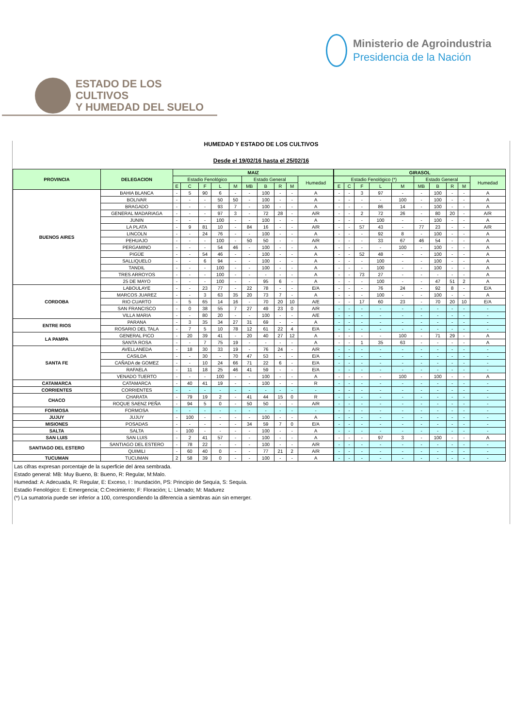Ministerio de Agroindustria
Presidencia de la Nación
ESTADO DE LOS CULTIVOS
Y HUMEDAD DEL SUELO
HUMEDAD Y ESTADO DE LOS CULTIVOS
Desde el 19/02/16 hasta el 25/02/16
| PROVINCIA | DELEGACION | MAIZ | | | | | | | | | | GIRASOL | | | | | | | | | |
| --- | --- | --- | --- | --- | --- | --- | --- | --- | --- | --- | --- | --- | --- | --- | --- | --- | --- | --- | --- | --- | --- |
| | | Estadio Fenológico | | | | | Estado General | | | | Humedad | Estadio Fenológico (*) | | | | | Estado General | | | | Humedad |
| | | E | C | F | L | M | MB | B | R | M | | E | C | F | L | M | MB | B | R | M | |
| BUENOS AIRES | BAHIA BLANCA | - | 5 | 90 | 6 | - | - | 100 | - | - | A | - | - | 3 | 97 | - | - | 100 | - | - | A |
| | BOLIVAR | - | - | - | 50 | 50 | - | 100 | - | - | A | - | - | - | - | 100 | - | 100 | - | - | A |
| | BRAGADO | - | - | - | 93 | 7 | - | 100 | - | - | A | - | - | - | 86 | 14 | - | 100 | - | - | A |
| | GENERAL MADARIAGA | - | - | - | 97 | 3 | - | 72 | 28 | - | A/R | - | - | 2 | 72 | 26 | - | 80 | 20 | - | A/R |
| | JUNIN | - | - | - | 100 | - | - | 100 | - | - | A | - | - | - | 100 | - | - | 100 | - | - | A |
| | LA PLATA | - | 9 | 81 | 10 | - | 84 | 16 | - | - | A/R | - | - | 57 | 43 | - | 77 | 23 | - | - | A/R |
| | LINCOLN | - | - | 24 | 76 | - | - | 100 | - | - | A | - | - | - | 92 | 8 | - | 100 | - | - | A |
| | PEHUAJO | - | - | - | 100 | - | 50 | 50 | - | - | A/R | - | - | - | 33 | 67 | 46 | 54 | - | - | A |
| | PERGAMINO | - | - | - | 54 | 46 | - | 100 | - | - | A | - | - | - | - | 100 | - | 100 | - | - | A |
| | PIGÜE | - | - | 54 | 46 | - | - | 100 | - | - | A | - | - | 52 | 48 | - | - | 100 | - | - | A |
| | SALLIQUELO | - | - | 6 | 94 | - | - | 100 | - | - | A | - | - | - | 100 | - | - | 100 | - | - | A |
| | TANDIL | - | - | - | 100 | - | - | 100 | - | - | A | - | - | - | 100 | - | - | 100 | - | - | A |
| | TRES ARROYOS | - | - | - | 100 | - | - | - | - | - | A | - | - | 73 | 27 | - | - | - | - | - | A |
| | 25 DE MAYO | - | - | - | 100 | - | - | 95 | 6 | - | A | - | - | - | 100 | - | - | 47 | 51 | 2 | A |
| CORDOBA | LABOULAYE | - | - | 23 | 77 | - | 22 | 78 | - | - | E/A | - | - | - | 76 | 24 | - | 92 | 8 | - | E/A |
| | MARCOS JUAREZ | - | - | 3 | 63 | 35 | 20 | 73 | 7 | - | A | - | - | - | 100 | - | - | 100 | - | - | A |
| | RIO CUARTO | - | 5 | 65 | 14 | 16 | - | 70 | 20 | 10 | A/E | - | - | 17 | 60 | 23 | - | 70 | 20 | 10 | E/A |
| | SAN FRANCISCO | - | 0 | 38 | 55 | 7 | 27 | 49 | 23 | 0 | A/R | - | - | - | - | - | - | - | - | - | - |
| | VILLA MARIA | - | - | 80 | 20 | - | - | 100 | - | - | A/E | - | - | - | - | - | - | - | - | - | - |
| ENTRE RIOS | PARANA | - | 3 | 35 | 34 | 27 | 31 | 69 | - | - | A | - | - | - | - | - | - | - | - | - | - |
| | ROSARIO DEL TALA | - | 7 | 5 | 10 | 78 | 12 | 61 | 22 | 4 | E/A | - | - | - | - | - | - | - | - | - | - |
| LA PAMPA | GENERAL PICO | - | 20 | 39 | 41 | - | 20 | 40 | 27 | 12 | A | - | - | - | - | 100 | - | 71 | 29 | - | A |
| | SANTA ROSA | - | - | 7 | 75 | 19 | - | - | - | - | A | - | - | 1 | 35 | 63 | - | - | - | - | A |
| SANTA FE | AVELLANEDA | - | 18 | 30 | 33 | 19 | - | 76 | 24 | - | A/R | - | - | - | - | - | - | - | - | - | - |
| | CASILDA | - | - | 30 | - | 70 | 47 | 53 | - | - | E/A | - | - | - | - | - | - | - | - | - | - |
| | CAÑADA de GOMEZ | - | - | 10 | 24 | 66 | 71 | 22 | 6 | - | E/A | - | - | - | - | - | - | - | - | - | - |
| | RAFAELA | - | 11 | 18 | 25 | 46 | 41 | 59 | - | - | E/A | - | - | - | - | - | - | - | - | - | - |
| | VENADO TUERTO | - | - | - | 100 | - | - | 100 | - | - | A | - | - | - | - | 100 | - | 100 | - | - | A |
| CATAMARCA | CATAMARCA | - | 40 | 41 | 19 | - | - | 100 | - | - | R | - | - | - | - | - | - | - | - | - | - |
| CORRIENTES | CORRIENTES | - | - | - | - | - | - | - | - | - | - | - | - | - | - | - | - | - | - | - | - |
| CHACO | CHARATA | - | 79 | 19 | 2 | - | 41 | 44 | 15 | 0 | R | - | - | - | - | - | - | - | - | - | - |
| | ROQUE SAENZ PEÑA | - | 94 | 5 | 0 | - | 50 | 50 | - | - | A/R | - | - | - | - | - | - | - | - | - | - |
| FORMOSA | FORMOSA | - | - | - | - | - | - | - | - | - | - | - | - | - | - | - | - | - | - | - | - |
| JUJUY | JUJUY | - | 100 | - | - | - | - | 100 | - | - | A | - | - | - | - | - | - | - | - | - | - |
| MISIONES | POSADAS | - | - | - | - | - | 34 | 59 | 7 | 0 | E/A | - | - | - | - | - | - | - | - | - | - |
| SALTA | SALTA | - | 100 | - | - | - | - | 100 | - | - | A | - | - | - | - | - | - | - | - | - | - |
| SAN LUIS | SAN LUIS | - | 2 | 41 | 57 | - | - | 100 | - | - | A | - | - | - | 97 | 3 | - | 100 | - | - | A |
| SANTIAGO DEL ESTERO | SANTIAGO DEL ESTERO | - | 78 | 22 | - | - | - | 100 | - | - | A/R | - | - | - | - | - | - | - | - | - | - |
| | QUIMILI | - | 60 | 40 | 0 | - | - | 77 | 21 | 2 | A/R | - | - | - | - | - | - | - | - | - | - |
| TUCUMAN | TUCUMAN | 2 | 58 | 39 | 0 | - | - | 100 | - | - | A | - | - | - | - | - | - | - | - | - | - |
Las cifras expresan porcentaje de la superficie del área sembrada.
Estado general: MB: Muy Bueno, B: Bueno, R: Regular, M:Malo.
Humedad: A: Adecuada, R: Regular, E: Exceso, I : Inundación, PS: Principio de Sequía, S: Sequía.
Estadio Fenológico: E: Emergencia; C:Crecimiento; F: Floración; L: Llenado; M: Madurez
(*) La sumatoria puede ser inferior a 100, correspondiendo la diferencia a siembras aún sin emerger.